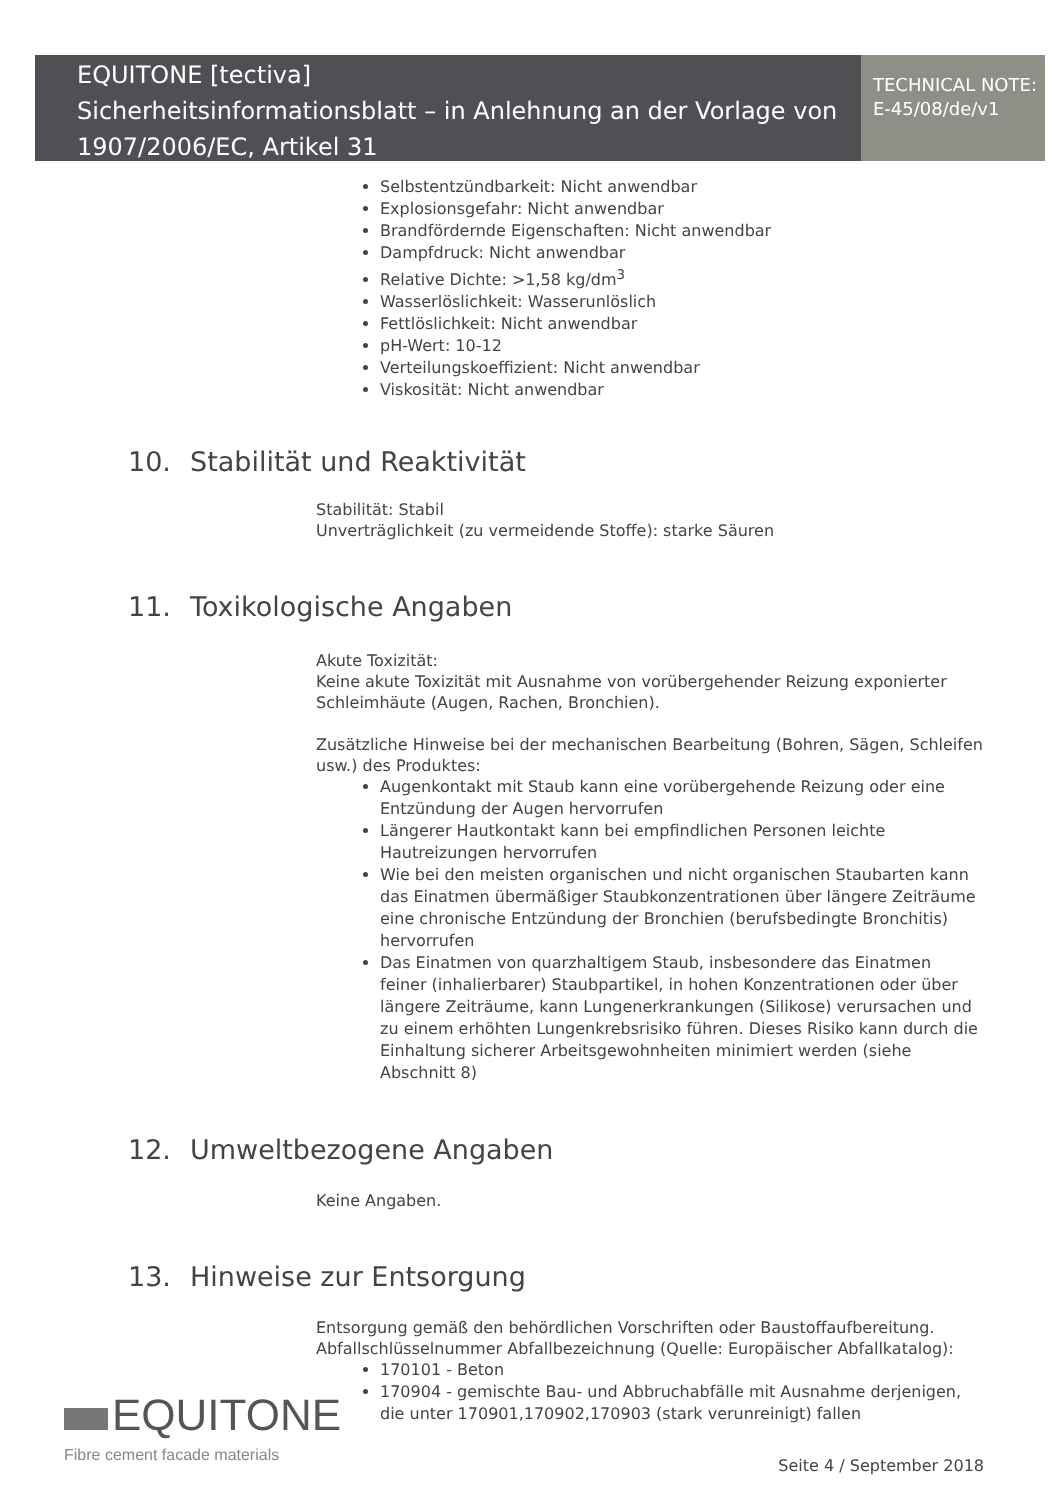EQUITONE [tectiva]
Sicherheitsinformationsblatt – in Anlehnung an der Vorlage von 1907/2006/EC, Artikel 31
TECHNICAL NOTE:
E-45/08/de/v1
Selbstentzündbarkeit: Nicht anwendbar
Explosionsgefahr: Nicht anwendbar
Brandfördernde Eigenschaften: Nicht anwendbar
Dampfdruck: Nicht anwendbar
Relative Dichte: >1,58 kg/dm<sup>3</sup>
Wasserlöslichkeit: Wasserunlöslich
Fettlöslichkeit: Nicht anwendbar
pH-Wert: 10-12
Verteilungskoeffizient: Nicht anwendbar
Viskosität: Nicht anwendbar
10. Stabilität und Reaktivität
Stabilität: Stabil
Unverträglichkeit (zu vermeidende Stoffe): starke Säuren
11. Toxikologische Angaben
Akute Toxizität:
Keine akute Toxizität mit Ausnahme von vorübergehender Reizung exponierter Schleimhäute (Augen, Rachen, Bronchien).
Zusätzliche Hinweise bei der mechanischen Bearbeitung (Bohren, Sägen, Schleifen usw.) des Produktes:
Augenkontakt mit Staub kann eine vorübergehende Reizung oder eine Entzündung der Augen hervorrufen
Längerer Hautkontakt kann bei empfindlichen Personen leichte Hautreizungen hervorrufen
Wie bei den meisten organischen und nicht organischen Staubarten kann das Einatmen übermäßiger Staubkonzentrationen über längere Zeiträume eine chronische Entzündung der Bronchien (berufsbedingte Bronchitis) hervorrufen
Das Einatmen von quarzhaltigem Staub, insbesondere das Einatmen feiner (inhalierbarer) Staubpartikel, in hohen Konzentrationen oder über längere Zeiträume, kann Lungenerkrankungen (Silikose) verursachen und zu einem erhöhten Lungenkrebsrisiko führen. Dieses Risiko kann durch die Einhaltung sicherer Arbeitsgewohnheiten minimiert werden (siehe Abschnitt 8)
12. Umweltbezogene Angaben
Keine Angaben.
13. Hinweise zur Entsorgung
Entsorgung gemäß den behördlichen Vorschriften oder Baustoffaufbereitung.
Abfallschlüsselnummer Abfallbezeichnung (Quelle: Europäischer Abfallkatalog):
170101 - Beton
170904 - gemischte Bau- und Abbruchabfälle mit Ausnahme derjenigen, die unter 170901,170902,170903 (stark verunreinigt) fallen
EQUITONE
Fibre cement facade materials
Seite 4 / September 2018